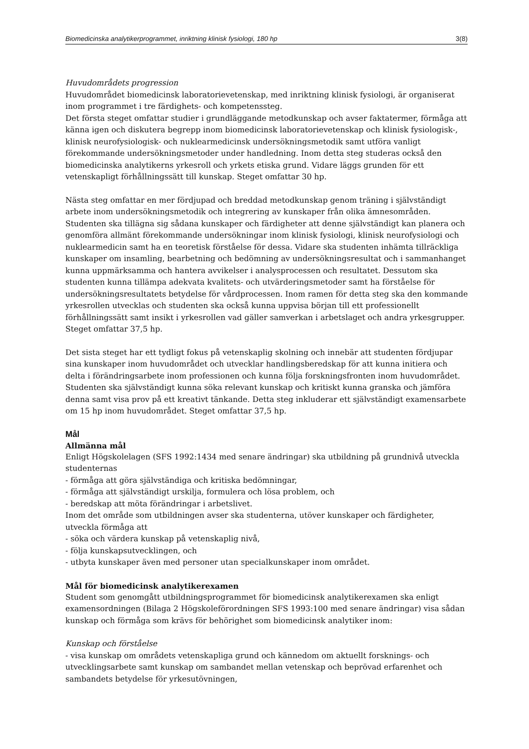Biomedicinska analytikerprogrammet, inriktning klinisk fysiologi, 180 hp 3(8)
Huvudområdets progression
Huvudområdet biomedicinsk laboratorievetenskap, med inriktning klinisk fysiologi, är organiserat inom programmet i tre färdighets- och kompetenssteg.
Det första steget omfattar studier i grundläggande metodkunskap och avser faktatermer, förmåga att känna igen och diskutera begrepp inom biomedicinsk laboratorievetenskap och klinisk fysiologisk-, klinisk neurofysiologisk- och nuklearmedicinsk undersökningsmetodik samt utföra vanligt förekommande undersökningsmetoder under handledning. Inom detta steg studeras också den biomedicinska analytikerns yrkesroll och yrkets etiska grund. Vidare läggs grunden för ett vetenskapligt förhållningssätt till kunskap. Steget omfattar 30 hp.
Nästa steg omfattar en mer fördjupad och breddad metodkunskap genom träning i självständigt arbete inom undersökningsmetodik och integrering av kunskaper från olika ämnesområden. Studenten ska tillägna sig sådana kunskaper och färdigheter att denne självständigt kan planera och genomföra allmänt förekommande undersökningar inom klinisk fysiologi, klinisk neurofysiologi och nuklearmedicin samt ha en teoretisk förståelse för dessa. Vidare ska studenten inhämta tillräckliga kunskaper om insamling, bearbetning och bedömning av undersökningsresultat och i sammanhanget kunna uppmärksamma och hantera avvikelser i analysprocessen och resultatet. Dessutom ska studenten kunna tillämpa adekvata kvalitets- och utvärderingsmetoder samt ha förståelse för undersökningsresultatets betydelse för vårdprocessen. Inom ramen för detta steg ska den kommande yrkesrollen utvecklas och studenten ska också kunna uppvisa början till ett professionellt förhållningssätt samt insikt i yrkesrollen vad gäller samverkan i arbetslaget och andra yrkesgrupper. Steget omfattar 37,5 hp.
Det sista steget har ett tydligt fokus på vetenskaplig skolning och innebär att studenten fördjupar sina kunskaper inom huvudområdet och utvecklar handlingsberedskap för att kunna initiera och delta i förändringsarbete inom professionen och kunna följa forskningsfronten inom huvudområdet. Studenten ska självständigt kunna söka relevant kunskap och kritiskt kunna granska och jämföra denna samt visa prov på ett kreativt tänkande. Detta steg inkluderar ett självständigt examensarbete om 15 hp inom huvudområdet. Steget omfattar 37,5 hp.
Mål
Allmänna mål
Enligt Högskolelagen (SFS 1992:1434 med senare ändringar) ska utbildning på grundnivå utveckla studenternas
- förmåga att göra självständiga och kritiska bedömningar,
- förmåga att självständigt urskilja, formulera och lösa problem, och
- beredskap att möta förändringar i arbetslivet.
Inom det område som utbildningen avser ska studenterna, utöver kunskaper och färdigheter, utveckla förmåga att
- söka och värdera kunskap på vetenskaplig nivå,
- följa kunskapsutvecklingen, och
- utbyta kunskaper även med personer utan specialkunskaper inom området.
Mål för biomedicinsk analytikerexamen
Student som genomgått utbildningsprogrammet för biomedicinsk analytikerexamen ska enligt examensordningen (Bilaga 2 Högskoleförordningen SFS 1993:100 med senare ändringar) visa sådan kunskap och förmåga som krävs för behörighet som biomedicinsk analytiker inom:
Kunskap och förståelse
- visa kunskap om områdets vetenskapliga grund och kännedom om aktuellt forsknings- och utvecklingsarbete samt kunskap om sambandet mellan vetenskap och beprövad erfarenhet och sambandets betydelse för yrkesutövningen,